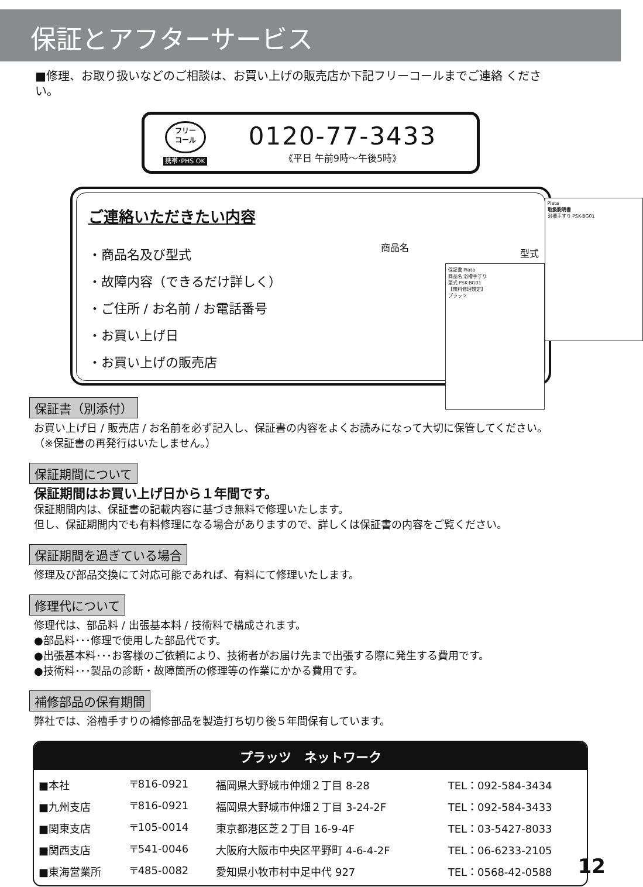保証とアフターサービス
■修理、お取り扱いなどのご相談は、お買い上げの販売店か下記フリーコールまでご連絡 ください。
フリー
コール
携帯･PHS OK
0120-77-3433
《平日 午前9時～午後5時》
ご連絡いただきたい内容
・商品名及び型式
・故障内容（できるだけ詳しく）
・ご住所 / お名前 / お電話番号
・お買い上げ日
・お買い上げの販売店
商品名
型式
Plata
取扱説明書
浴槽手すり PSK-BG01
保証書 Plata
商品名 浴槽手すり
型式 PSK-BG01
【無料修理規定】
プラッツ
保証書（別添付）
お買い上げ日 / 販売店 / お名前を必ず記入し、保証書の内容をよくお読みになって大切に保管してください。
（※保証書の再発行はいたしません。）
保証期間について
保証期間はお買い上げ日から１年間です。
保証期間内は、保証書の記載内容に基づき無料で修理いたします。
但し、保証期間内でも有料修理になる場合がありますので、詳しくは保証書の内容をご覧ください。
保証期間を過ぎている場合
修理及び部品交換にて対応可能であれば、有料にて修理いたします。
修理代について
修理代は、部品料 / 出張基本料 / 技術料で構成されます。
●部品料･･･修理で使用した部品代です。
●出張基本料･･･お客様のご依頼により、技術者がお届け先まで出張する際に発生する費用です。
●技術料･･･製品の診断・故障箇所の修理等の作業にかかる費用です。
補修部品の保有期間
弊社では、浴槽手すりの補修部品を製造打ち切り後５年間保有しています。
プラッツ　ネットワーク
| ■本社 | 〒816-0921 | 福岡県大野城市仲畑２丁目 8-28 | TEL：092-584-3434 |
| ■九州支店 | 〒816-0921 | 福岡県大野城市仲畑２丁目 3-24-2F | TEL：092-584-3433 |
| ■関東支店 | 〒105-0014 | 東京都港区芝２丁目 16-9-4F | TEL：03-5427-8033 |
| ■関西支店 | 〒541-0046 | 大阪府大阪市中央区平野町 4-6-4-2F | TEL：06-6233-2105 |
| ■東海営業所 | 〒485-0082 | 愛知県小牧市村中足中代 927 | TEL：0568-42-0588 |
12